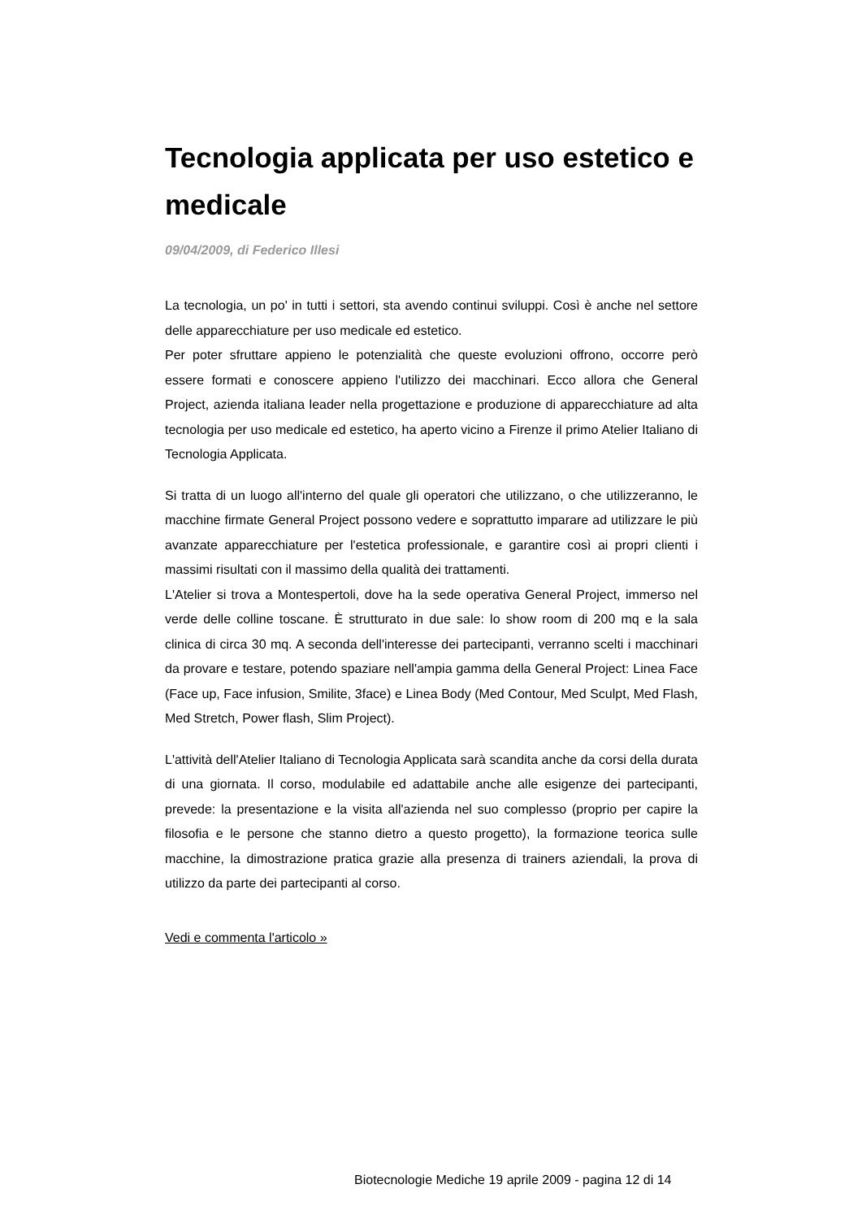Tecnologia applicata per uso estetico e medicale
09/04/2009, di Federico Illesi
La tecnologia, un po' in tutti i settori, sta avendo continui sviluppi. Così è anche nel settore delle apparecchiature per uso medicale ed estetico.
Per poter sfruttare appieno le potenzialità che queste evoluzioni offrono, occorre però essere formati e conoscere appieno l'utilizzo dei macchinari. Ecco allora che General Project, azienda italiana leader nella progettazione e produzione di apparecchiature ad alta tecnologia per uso medicale ed estetico, ha aperto vicino a Firenze il primo Atelier Italiano di Tecnologia Applicata.
Si tratta di un luogo all'interno del quale gli operatori che utilizzano, o che utilizzeranno, le macchine firmate General Project possono vedere e soprattutto imparare ad utilizzare le più avanzate apparecchiature per l'estetica professionale, e garantire così ai propri clienti i massimi risultati con il massimo della qualità dei trattamenti.
L'Atelier si trova a Montespertoli, dove ha la sede operativa General Project, immerso nel verde delle colline toscane. È strutturato in due sale: lo show room di 200 mq e la sala clinica di circa 30 mq. A seconda dell'interesse dei partecipanti, verranno scelti i macchinari da provare e testare, potendo spaziare nell'ampia gamma della General Project: Linea Face (Face up, Face infusion, Smilite, 3face) e Linea Body (Med Contour, Med Sculpt, Med Flash, Med Stretch, Power flash, Slim Project).
L'attività dell'Atelier Italiano di Tecnologia Applicata sarà scandita anche da corsi della durata di una giornata. Il corso, modulabile ed adattabile anche alle esigenze dei partecipanti, prevede: la presentazione e la visita all'azienda nel suo complesso (proprio per capire la filosofia e le persone che stanno dietro a questo progetto), la formazione teorica sulle macchine, la dimostrazione pratica grazie alla presenza di trainers aziendali, la prova di utilizzo da parte dei partecipanti al corso.
Vedi e commenta l'articolo »
Biotecnologie Mediche 19 aprile 2009 - pagina 12 di 14